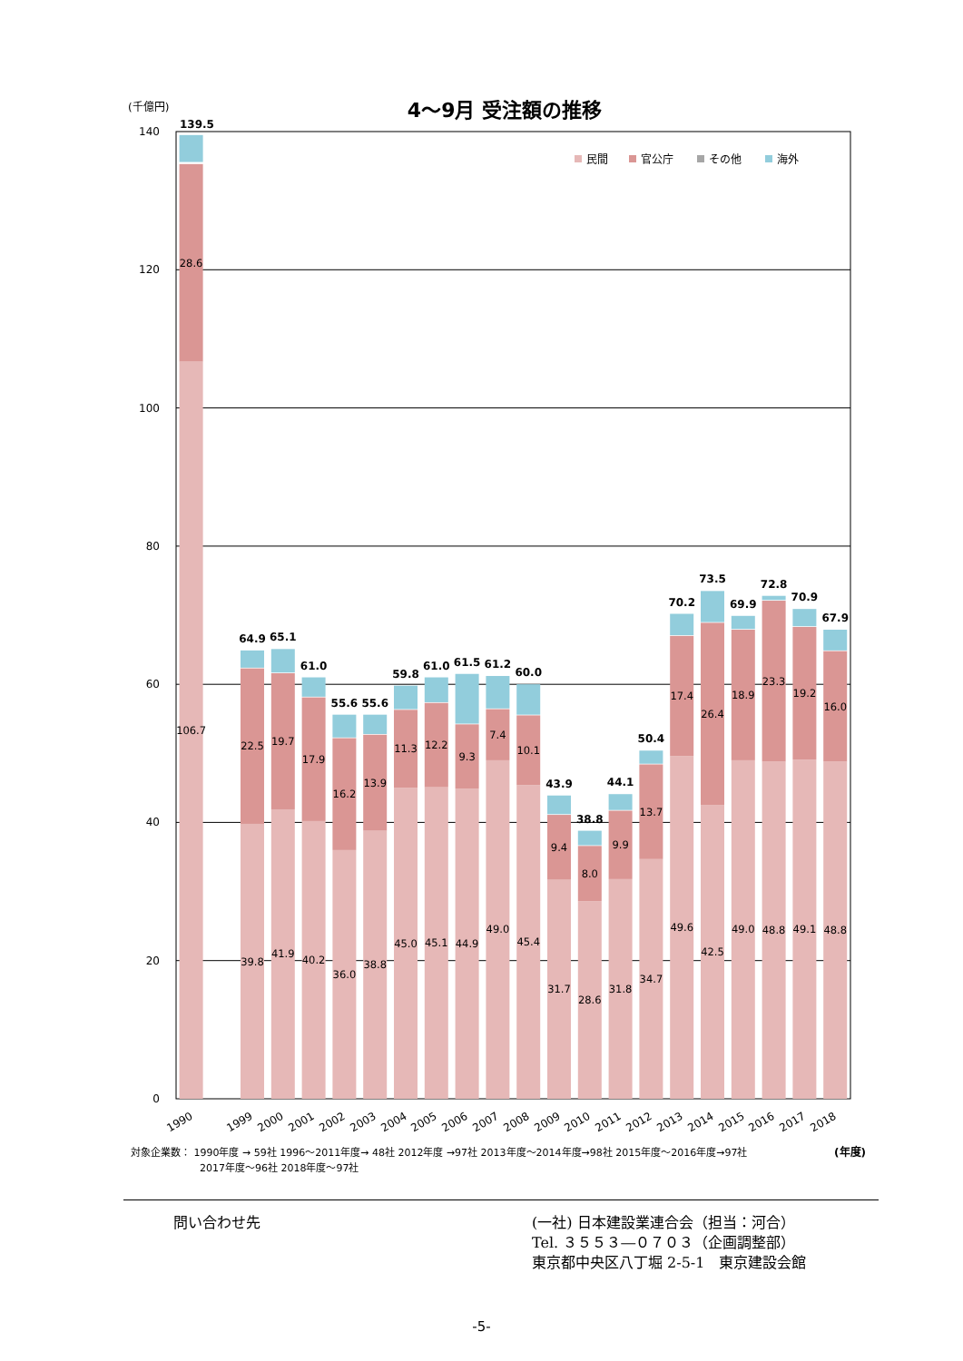(千億円)
4～9月 受注額の推移
0
20
40
60
80
100
120
140
民間
官公庁
その他
海外
106.7
28.6
39.8
22.5
41.9
19.7
40.2
17.9
36.0
16.2
38.8
13.9
45.0
11.3
45.1
12.2
44.9
9.3
49.0
7.4
45.4
10.1
31.7
9.4
28.6
8.0
31.8
9.9
34.7
13.7
49.6
17.4
42.5
26.4
49.0
18.9
48.8
23.3
49.1
19.2
48.8
16.0
139.5
64.9
65.1
61.0
55.6
55.6
59.8
61.0
61.5
61.2
60.0
43.9
38.8
44.1
50.4
70.2
73.5
69.9
72.8
70.9
67.9
1990
1999
2000
2001
2002
2003
2004
2005
2006
2007
2008
2009
2010
2011
2012
2013
2014
2015
2016
2017
2018
対象企業数： 1990年度 → 59社 1996～2011年度→ 48社 2012年度 →97社 2013年度～2014年度→98社 2015年度～2016年度→97社
2017年度～96社 2018年度～97社
(年度)
問い合わせ先 (一社) 日本建設業連合会（担当：河合）
Tel. ３５５３―０７０３（企画調整部）
東京都中央区八丁堀 2-5-1　東京建設会館
-5-